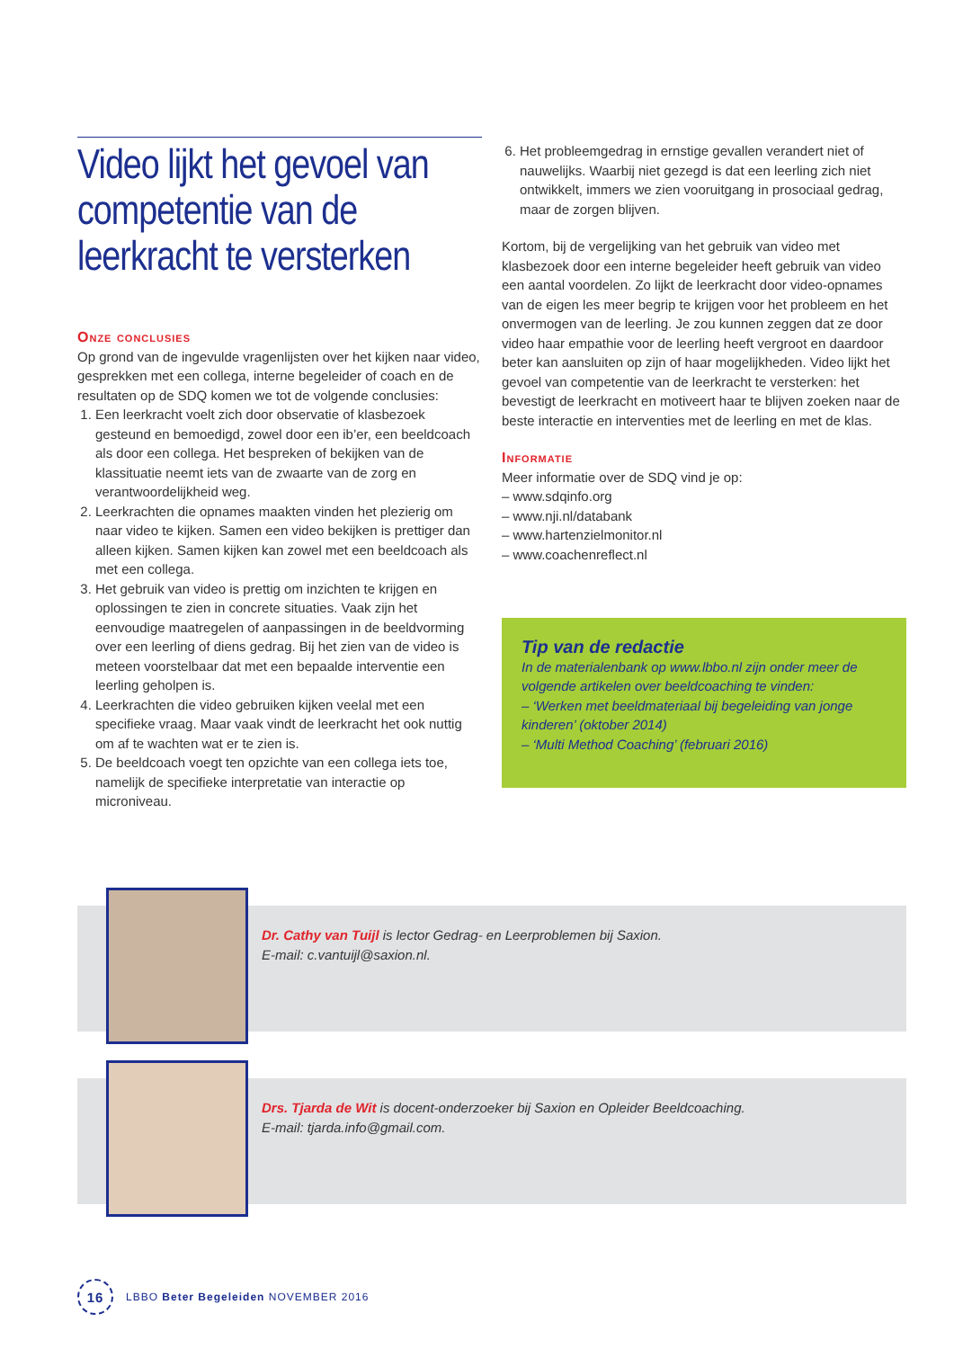Video lijkt het gevoel van competentie van de leerkracht te versterken
Onze conclusies
Op grond van de ingevulde vragenlijsten over het kijken naar video, gesprekken met een collega, interne begeleider of coach en de resultaten op de SDQ komen we tot de volgende conclusies:
1. Een leerkracht voelt zich door observatie of klasbezoek gesteund en bemoedigd, zowel door een ib’er, een beeldcoach als door een collega. Het bespreken of bekijken van de klassituatie neemt iets van de zwaarte van de zorg en verantwoordelijkheid weg.
2. Leerkrachten die opnames maakten vinden het plezierig om naar video te kijken. Samen een video bekijken is prettiger dan alleen kijken. Samen kijken kan zowel met een beeldcoach als met een collega.
3. Het gebruik van video is prettig om inzichten te krijgen en oplossingen te zien in concrete situaties. Vaak zijn het eenvoudige maatregelen of aanpassingen in de beeldvorming over een leerling of diens gedrag. Bij het zien van de video is meteen voorstelbaar dat met een bepaalde interventie een leerling geholpen is.
4. Leerkrachten die video gebruiken kijken veelal met een specifieke vraag. Maar vaak vindt de leerkracht het ook nuttig om af te wachten wat er te zien is.
5. De beeldcoach voegt ten opzichte van een collega iets toe, namelijk de specifieke interpretatie van interactie op microniveau.
6. Het probleemgedrag in ernstige gevallen verandert niet of nauwelijks. Waarbij niet gezegd is dat een leerling zich niet ontwikkelt, immers we zien vooruitgang in prosociaal gedrag, maar de zorgen blijven.
Kortom, bij de vergelijking van het gebruik van video met klasbezoek door een interne begeleider heeft gebruik van video een aantal voordelen. Zo lijkt de leerkracht door video-opnames van de eigen les meer begrip te krijgen voor het probleem en het onvermogen van de leerling. Je zou kunnen zeggen dat ze door video haar empathie voor de leerling heeft vergroot en daardoor beter kan aansluiten op zijn of haar mogelijkheden. Video lijkt het gevoel van competentie van de leerkracht te versterken: het bevestigt de leerkracht en motiveert haar te blijven zoeken naar de beste interactie en interventies met de leerling en met de klas.
Informatie
Meer informatie over de SDQ vind je op:
– www.sdqinfo.org
– www.nji.nl/databank
– www.hartenzielmonitor.nl
– www.coachenreflect.nl
Tip van de redactie
In de materialenbank op www.lbbo.nl zijn onder meer de volgende artikelen over beeldcoaching te vinden:
– ‘Werken met beeldmateriaal bij begeleiding van jonge kinderen’ (oktober 2014)
– ‘Multi Method Coaching’ (februari 2016)
Dr. Cathy van Tuijl is lector Gedrag- en Leerproblemen bij Saxion.
E-mail: c.vantuijl@saxion.nl.
Drs. Tjarda de Wit is docent-onderzoeker bij Saxion en Opleider Beeldcoaching.
E-mail: tjarda.info@gmail.com.
16
LBBO Beter Begeleiden NOVEMBER 2016